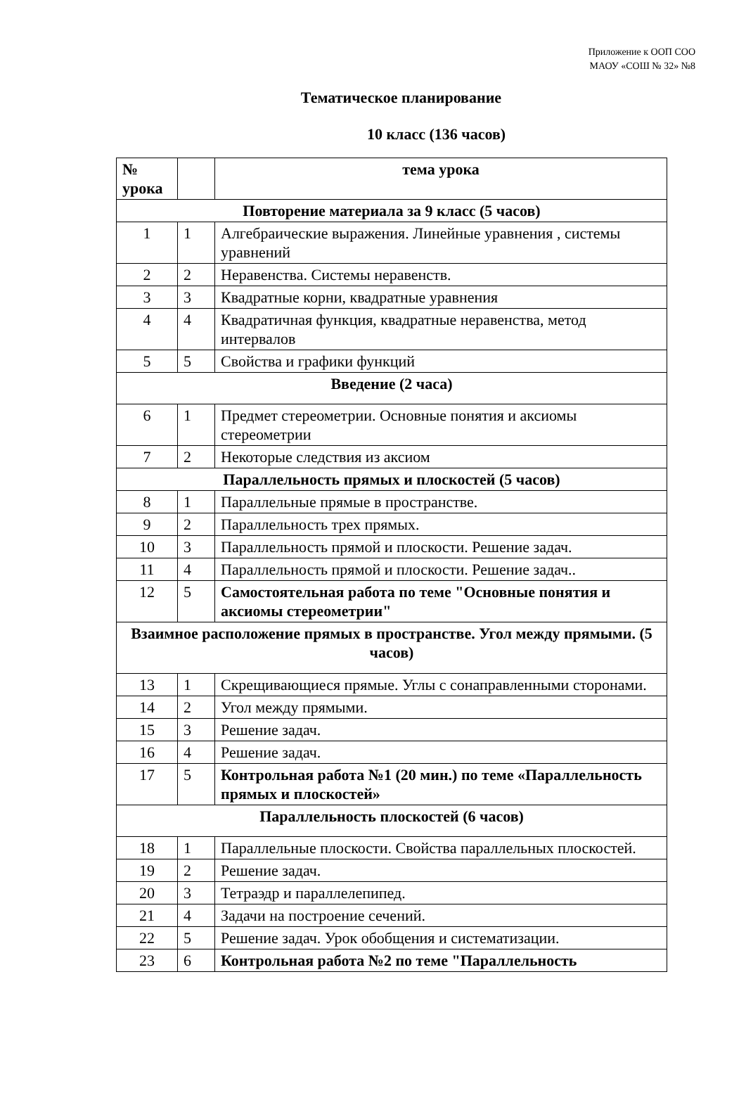Приложение к ООП СОО
МАОУ «СОШ № 32» №8
Тематическое планирование
10 класс (136 часов)
| № урока | | тема урока |
| --- | --- | --- |
| Повторение материала за 9 класс (5 часов) | | |
| 1 | 1 | Алгебраические выражения. Линейные уравнения , системы уравнений |
| 2 | 2 | Неравенства. Системы неравенств. |
| 3 | 3 | Квадратные корни, квадратные уравнения |
| 4 | 4 | Квадратичная функция, квадратные неравенства, метод интервалов |
| 5 | 5 | Свойства и графики функций |
| Введение (2 часа) | | |
| 6 | 1 | Предмет стереометрии. Основные понятия и аксиомы стереометрии |
| 7 | 2 | Некоторые следствия из аксиом |
| Параллельность прямых и плоскостей (5 часов) | | |
| 8 | 1 | Параллельные прямые в пространстве. |
| 9 | 2 | Параллельность трех прямых. |
| 10 | 3 | Параллельность прямой и плоскости. Решение задач. |
| 11 | 4 | Параллельность прямой и плоскости. Решение задач.. |
| 12 | 5 | Самостоятельная работа по теме "Основные понятия и аксиомы стереометрии" |
| Взаимное расположение прямых в пространстве. Угол между прямыми. (5 часов) | | |
| 13 | 1 | Скрещивающиеся прямые. Углы с сонаправленными сторонами. |
| 14 | 2 | Угол между прямыми. |
| 15 | 3 | Решение задач. |
| 16 | 4 | Решение задач. |
| 17 | 5 | Контрольная работа №1 (20 мин.) по теме «Параллельность прямых и плоскостей» |
| Параллельность плоскостей (6 часов) | | |
| 18 | 1 | Параллельные плоскости. Свойства параллельных плоскостей. |
| 19 | 2 | Решение задач. |
| 20 | 3 | Тетраэдр и параллелепипед. |
| 21 | 4 | Задачи на построение сечений. |
| 22 | 5 | Решение задач. Урок обобщения и систематизации. |
| 23 | 6 | Контрольная работа №2 по теме "Параллельность |